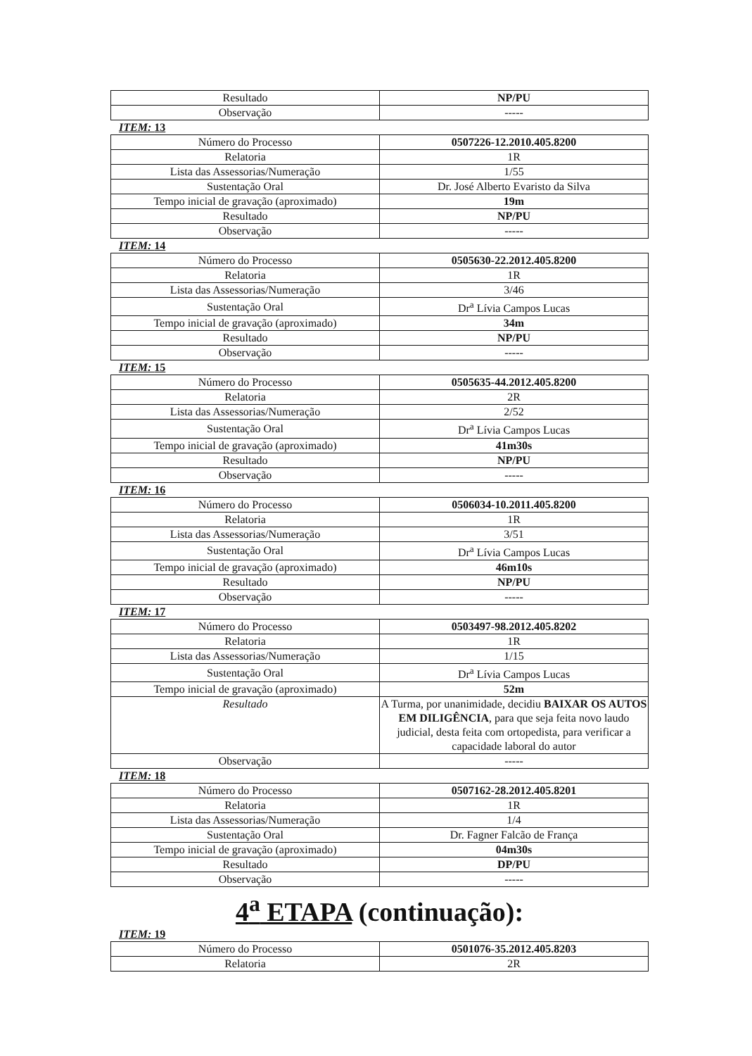| Resultado | NP/PU |
| Observação | ----- |
ITEM: 13
| Número do Processo | 0507226-12.2010.405.8200 |
| Relatoria | 1R |
| Lista das Assessorias/Numeração | 1/55 |
| Sustentação Oral | Dr. José Alberto Evaristo da Silva |
| Tempo inicial de gravação (aproximado) | 19m |
| Resultado | NP/PU |
| Observação | ----- |
ITEM: 14
| Número do Processo | 0505630-22.2012.405.8200 |
| Relatoria | 1R |
| Lista das Assessorias/Numeração | 3/46 |
| Sustentação Oral | Dr<sup>a</sup> Lívia Campos Lucas |
| Tempo inicial de gravação (aproximado) | 34m |
| Resultado | NP/PU |
| Observação | ----- |
ITEM: 15
| Número do Processo | 0505635-44.2012.405.8200 |
| Relatoria | 2R |
| Lista das Assessorias/Numeração | 2/52 |
| Sustentação Oral | Dr<sup>a</sup> Lívia Campos Lucas |
| Tempo inicial de gravação (aproximado) | 41m30s |
| Resultado | NP/PU |
| Observação | ----- |
ITEM: 16
| Número do Processo | 0506034-10.2011.405.8200 |
| Relatoria | 1R |
| Lista das Assessorias/Numeração | 3/51 |
| Sustentação Oral | Dr<sup>a</sup> Lívia Campos Lucas |
| Tempo inicial de gravação (aproximado) | 46m10s |
| Resultado | NP/PU |
| Observação | ----- |
ITEM: 17
| Número do Processo | 0503497-98.2012.405.8202 |
| Relatoria | 1R |
| Lista das Assessorias/Numeração | 1/15 |
| Sustentação Oral | Dr<sup>a</sup> Lívia Campos Lucas |
| Tempo inicial de gravação (aproximado) | 52m |
| Resultado | A Turma, por unanimidade, decidiu BAIXAR OS AUTOS EM DILIGÊNCIA , para que seja feita novo laudo judicial, desta feita com ortopedista, para verificar a capacidade laboral do autor |
| Observação | ----- |
ITEM: 18
| Número do Processo | 0507162-28.2012.405.8201 |
| Relatoria | 1R |
| Lista das Assessorias/Numeração | 1/4 |
| Sustentação Oral | Dr. Fagner Falcão de França |
| Tempo inicial de gravação (aproximado) | 04m30s |
| Resultado | DP/PU |
| Observação | ----- |
4<sup>a</sup> ETAPA (continuação):
ITEM: 19
| Número do Processo | 0501076-35.2012.405.8203 |
| Relatoria | 2R |